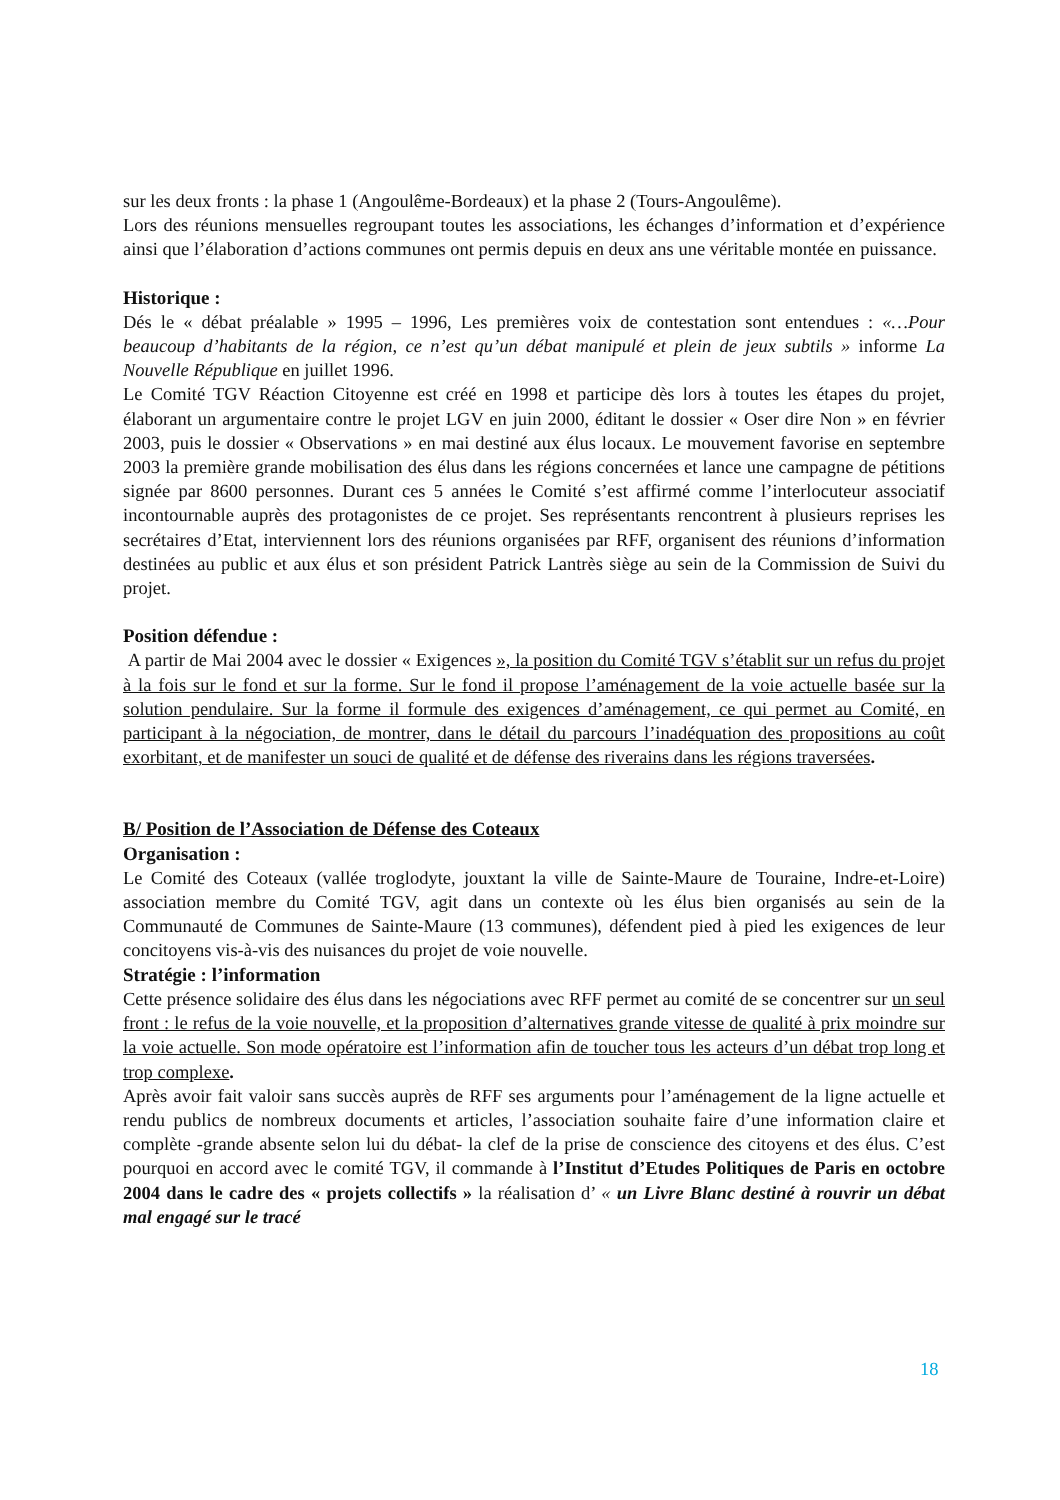sur les deux fronts : la phase 1 (Angoulême-Bordeaux) et la phase 2 (Tours-Angoulême).
Lors des réunions mensuelles regroupant toutes les associations, les échanges d’information et d’expérience ainsi que l’élaboration d’actions communes ont permis depuis en deux ans une véritable montée en puissance.
Historique :
Dés le « débat préalable » 1995 – 1996, Les premières voix de contestation sont entendues : «…Pour beaucoup d’habitants de la région, ce n’est qu’un débat manipulé et plein de jeux subtils » informe La Nouvelle République en juillet 1996.
Le Comité TGV Réaction Citoyenne est créé en 1998 et participe dès lors à toutes les étapes du projet, élaborant un argumentaire contre le projet LGV en juin 2000, éditant le dossier « Oser dire Non » en février 2003, puis le dossier « Observations » en mai destiné aux élus locaux. Le mouvement favorise en septembre 2003 la première grande mobilisation des élus dans les régions concernées et lance une campagne de pétitions signée par 8600 personnes. Durant ces 5 années le Comité s’est affirmé comme l’interlocuteur associatif incontournable auprès des protagonistes de ce projet. Ses représentants rencontrent à plusieurs reprises les secrétaires d’Etat, interviennent lors des réunions organisées par RFF, organisent des réunions d’information destinées au public et aux élus et son président Patrick Lantrès siège au sein de la Commission de Suivi du projet.
Position défendue :
A partir de Mai 2004 avec le dossier « Exigences », la position du Comité TGV s’établit sur un refus du projet à la fois sur le fond et sur la forme. Sur le fond il propose l’aménagement de la voie actuelle basée sur la solution pendulaire. Sur la forme il formule des exigences d’aménagement, ce qui permet au Comité, en participant à la négociation, de montrer, dans le détail du parcours l’inadéquation des propositions au coût exorbitant, et de manifester un souci de qualité et de défense des riverains dans les régions traversées.
B/ Position de l’Association de Défense des Coteaux
Organisation :
Le Comité des Coteaux (vallée troglodyte, jouxtant la ville de Sainte-Maure de Touraine, Indre-et-Loire) association membre du Comité TGV, agit dans un contexte où les élus bien organisés au sein de la Communauté de Communes de Sainte-Maure (13 communes), défendent pied à pied les exigences de leur concitoyens vis-à-vis des nuisances du projet de voie nouvelle.
Stratégie : l’information
Cette présence solidaire des élus dans les négociations avec RFF permet au comité de se concentrer sur un seul front : le refus de la voie nouvelle, et la proposition d’alternatives grande vitesse de qualité à prix moindre sur la voie actuelle. Son mode opératoire est l’information afin de toucher tous les acteurs d’un débat trop long et trop complexe.
Après avoir fait valoir sans succès auprès de RFF ses arguments pour l’aménagement de la ligne actuelle et rendu publics de nombreux documents et articles, l’association souhaite faire d’une information claire et complète -grande absente selon lui du débat- la clef de la prise de conscience des citoyens et des élus. C’est pourquoi en accord avec le comité TGV, il commande à l’Institut d’Etudes Politiques de Paris en octobre 2004 dans le cadre des « projets collectifs » la réalisation d’ « un Livre Blanc destiné à rouvrir un débat mal engagé sur le tracé
18